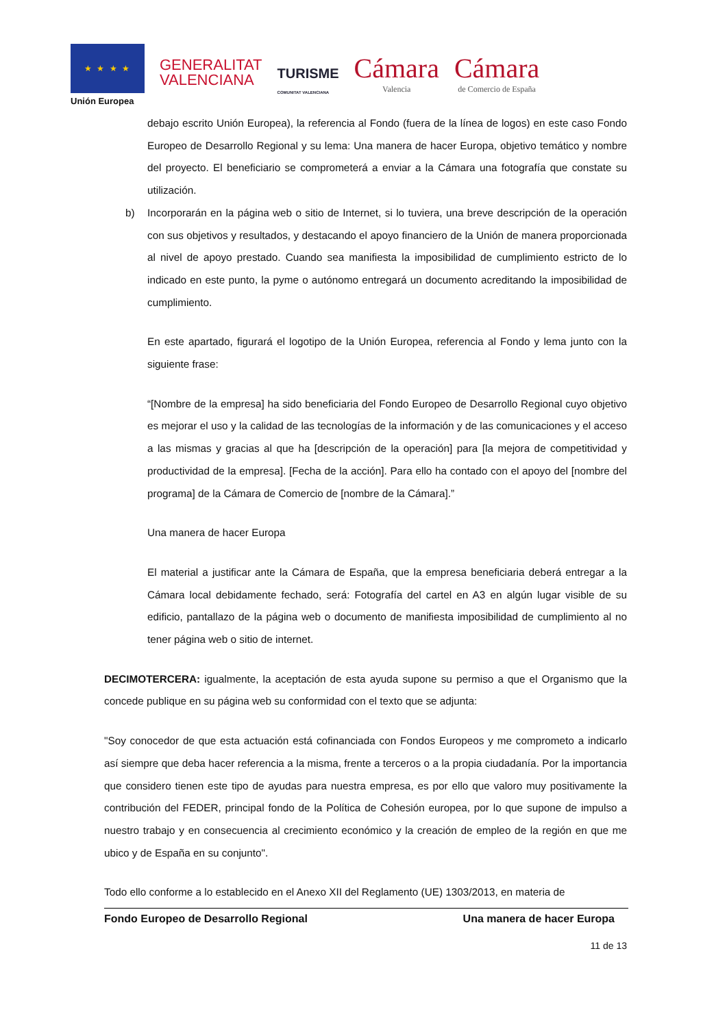★ ★ ★ ★
Unión Europea
GENERALITAT
VALENCIANA
TURISME
COMUNITAT VALENCIANA
Cámara
Valencia
Cámara
de Comercio de España
debajo escrito Unión Europea), la referencia al Fondo (fuera de la línea de logos) en este caso Fondo Europeo de Desarrollo Regional y su lema: Una manera de hacer Europa, objetivo temático y nombre del proyecto. El beneficiario se comprometerá a enviar a la Cámara una fotografía que constate su utilización.
b) Incorporarán en la página web o sitio de Internet, si lo tuviera, una breve descripción de la operación con sus objetivos y resultados, y destacando el apoyo financiero de la Unión de manera proporcionada al nivel de apoyo prestado. Cuando sea manifiesta la imposibilidad de cumplimiento estricto de lo indicado en este punto, la pyme o autónomo entregará un documento acreditando la imposibilidad de cumplimiento.
En este apartado, figurará el logotipo de la Unión Europea, referencia al Fondo y lema junto con la siguiente frase:
“[Nombre de la empresa] ha sido beneficiaria del Fondo Europeo de Desarrollo Regional cuyo objetivo es mejorar el uso y la calidad de las tecnologías de la información y de las comunicaciones y el acceso a las mismas y gracias al que ha [descripción de la operación] para [la mejora de competitividad y productividad de la empresa]. [Fecha de la acción]. Para ello ha contado con el apoyo del [nombre del programa] de la Cámara de Comercio de [nombre de la Cámara].”
Una manera de hacer Europa
El material a justificar ante la Cámara de España, que la empresa beneficiaria deberá entregar a la Cámara local debidamente fechado, será: Fotografía del cartel en A3 en algún lugar visible de su edificio, pantallazo de la página web o documento de manifiesta imposibilidad de cumplimiento al no tener página web o sitio de internet.
DECIMOTERCERA: igualmente, la aceptación de esta ayuda supone su permiso a que el Organismo que la concede publique en su página web su conformidad con el texto que se adjunta:
"Soy conocedor de que esta actuación está cofinanciada con Fondos Europeos y me comprometo a indicarlo así siempre que deba hacer referencia a la misma, frente a terceros o a la propia ciudadanía. Por la importancia que considero tienen este tipo de ayudas para nuestra empresa, es por ello que valoro muy positivamente la contribución del FEDER, principal fondo de la Política de Cohesión europea, por lo que supone de impulso a nuestro trabajo y en consecuencia al crecimiento económico y la creación de empleo de la región en que me ubico y de España en su conjunto".
Todo ello conforme a lo establecido en el Anexo XII del Reglamento (UE) 1303/2013, en materia de
Fondo Europeo de Desarrollo Regional Una manera de hacer Europa
11 de 13